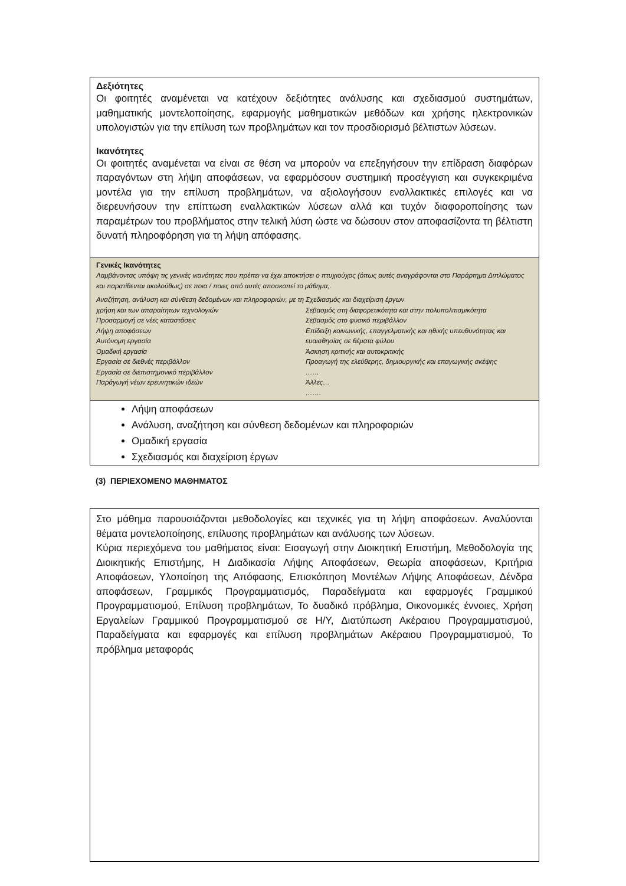Δεξιότητες
Οι φοιτητές αναμένεται να κατέχουν δεξιότητες ανάλυσης και σχεδιασμού συστημάτων, μαθηματικής μοντελοποίησης, εφαρμογής μαθηματικών μεθόδων και χρήσης ηλεκτρονικών υπολογιστών για την επίλυση των προβλημάτων και τον προσδιορισμό βέλτιστων λύσεων.
Ικανότητες
Οι φοιτητές αναμένεται να είναι σε θέση να μπορούν να επεξηγήσουν την επίδραση διαφόρων παραγόντων στη λήψη αποφάσεων, να εφαρμόσουν συστημική προσέγγιση και συγκεκριμένα μοντέλα για την επίλυση προβλημάτων, να αξιολογήσουν εναλλακτικές επιλογές και να διερευνήσουν την επίπτωση εναλλακτικών λύσεων αλλά και τυχόν διαφοροποίησης των παραμέτρων του προβλήματος στην τελική λύση ώστε να δώσουν στον αποφασίζοντα τη βέλτιστη δυνατή πληροφόρηση για τη λήψη απόφασης.
Γενικές Ικανότητες
Λαμβάνοντας υπόψη τις γενικές ικανότητες που πρέπει να έχει αποκτήσει ο πτυχιούχος (όπως αυτές αναγράφονται στο Παράρτημα Διπλώματος και παρατίθενται ακολούθως) σε ποια / ποιες από αυτές αποσκοπεί το μάθημα;.
| Αναζήτηση, ανάλυση και σύνθεση δεδομένων και πληροφοριών, με τη χρήση και των απαραίτητων τεχνολογιών Προσαρμογή σε νέες καταστάσεις Λήψη αποφάσεων Αυτόνομη εργασία Ομαδική εργασία Εργασία σε διεθνές περιβάλλον Εργασία σε διεπιστημονικό περιβάλλον Παράγωγή νέων ερευνητικών ιδεών | Σχεδιασμός και διαχείριση έργων Σεβασμός στη διαφορετικότητα και στην πολυπολιτισμικότητα Σεβασμός στο φυσικό περιβάλλον Επίδειξη κοινωνικής, επαγγελματικής και ηθικής υπευθυνότητας και ευαισθησίας σε θέματα φύλου Άσκηση κριτικής και αυτοκριτικής Προαγωγή της ελεύθερης, δημιουργικής και επαγωγικής σκέψης …… Άλλες… ……. |
Λήψη αποφάσεων
Ανάλυση, αναζήτηση και σύνθεση δεδομένων και πληροφοριών
Ομαδική εργασία
Σχεδιασμός και διαχείριση έργων
(3) ΠΕΡΙΕΧΟΜΕΝΟ ΜΑΘΗΜΑΤΟΣ
Στο μάθημα παρουσιάζονται μεθοδολογίες και τεχνικές για τη λήψη αποφάσεων. Αναλύονται θέματα μοντελοποίησης, επίλυσης προβλημάτων και ανάλυσης των λύσεων.
Κύρια περιεχόμενα του μαθήματος είναι: Εισαγωγή στην Διοικητική Επιστήμη, Μεθοδολογία της Διοικητικής Επιστήμης, Η Διαδικασία Λήψης Αποφάσεων, Θεωρία αποφάσεων, Κριτήρια Αποφάσεων, Υλοποίηση της Απόφασης, Επισκόπηση Μοντέλων Λήψης Αποφάσεων, Δένδρα αποφάσεων, Γραμμικός Προγραμματισμός, Παραδείγματα και εφαρμογές Γραμμικού Προγραμματισμού, Επίλυση προβλημάτων, Το δυαδικό πρόβλημα, Οικονομικές έννοιες, Χρήση Εργαλείων Γραμμικού Προγραμματισμού σε Η/Υ, Διατύπωση Ακέραιου Προγραμματισμού, Παραδείγματα και εφαρμογές και επίλυση προβλημάτων Ακέραιου Προγραμματισμού, Το πρόβλημα μεταφοράς